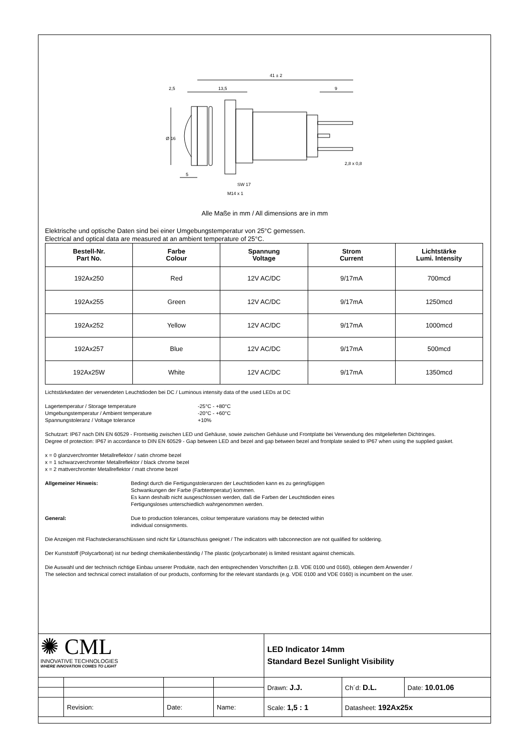41 ± 2
2,5
13,5
9
Ø 16
5
SW 17
M14 x 1
2,8 x 0,8
Alle Maße in mm / All dimensions are in mm
Elektrische und optische Daten sind bei einer Umgebungstemperatur von 25°C gemessen.
Electrical and optical data are measured at an ambient temperature of 25°C.
| Bestell-Nr. Part No. | Farbe Colour | Spannung Voltage | Strom Current | Lichtstärke Lumi. Intensity |
| --- | --- | --- | --- | --- |
| 192Ax250 | Red | 12V AC/DC | 9/17mA | 700mcd |
| 192Ax255 | Green | 12V AC/DC | 9/17mA | 1250mcd |
| 192Ax252 | Yellow | 12V AC/DC | 9/17mA | 1000mcd |
| 192Ax257 | Blue | 12V AC/DC | 9/17mA | 500mcd |
| 192Ax25W | White | 12V AC/DC | 9/17mA | 1350mcd |
Lichtstärkedaten der verwendeten Leuchtdioden bei DC / Luminous intensity data of the used LEDs at DC
| Lagertemperatur / Storage temperature | -25°C - +80°C |
| Umgebungstemperatur / Ambient temperature | -20°C - +60°C |
| Spannungstoleranz / Voltage tolerance | +10% |
Schutzart: IP67 nach DIN EN 60529 - Frontseitig zwischen LED und Gehäuse, sowie zwischen Gehäuse und Frontplatte bei Verwendung des mitgelieferten Dichtringes.
Degree of protection: IP67 in accordance to DIN EN 60529 - Gap between LED and bezel and gap between bezel and frontplate sealed to IP67 when using the supplied gasket.
x = 0 glanzverchromter Metallreflektor / satin chrome bezel
x = 1 schwarzverchromter Metallreflektor / black chrome bezel
x = 2 mattverchromter Metallreflektor / matt chrome bezel
Allgemeiner Hinweis: Bedingt durch die Fertigungstoleranzen der Leuchtdioden kann es zu geringfügigen
Schwankungen der Farbe (Farbtemperatur) kommen.
Es kann deshalb nicht ausgeschlossen werden, daß die Farben der Leuchtdioden eines
Fertigungsloses unterschiedlich wahrgenommen werden.
General: Due to production tolerances, colour temperature variations may be detected within
individual consignments.
Die Anzeigen mit Flachsteckeranschlüssen sind nicht für Lötanschluss geeignet / The indicators with tabconnection are not qualified for soldering.
Der Kunststoff (Polycarbonat) ist nur bedingt chemikalienbeständig / The plastic (polycarbonate) is limited resistant against chemicals.
Die Auswahl und der technisch richtige Einbau unserer Produkte, nach den entsprechenden Vorschriften (z.B. VDE 0100 und 0160), obliegen dem Anwender /
The selection and technical correct installation of our products, conforming for the relevant standards (e.g. VDE 0100 and VDE 0160) is incumbent on the user.
| ✺ CML INNOVATIVE TECHNOLOGIES WHERE INNOVATION COMES TO LIGHT | | | | LED Indicator 14mm Standard Bezel Sunlight Visibility | | |
| | | | | Drawn: J.J. | Ch´d: D.L. | Date: 10.01.06 |
| | Revision: | Date: | Name: | Scale: 1,5 : 1 | Datasheet: 192Ax25x | |